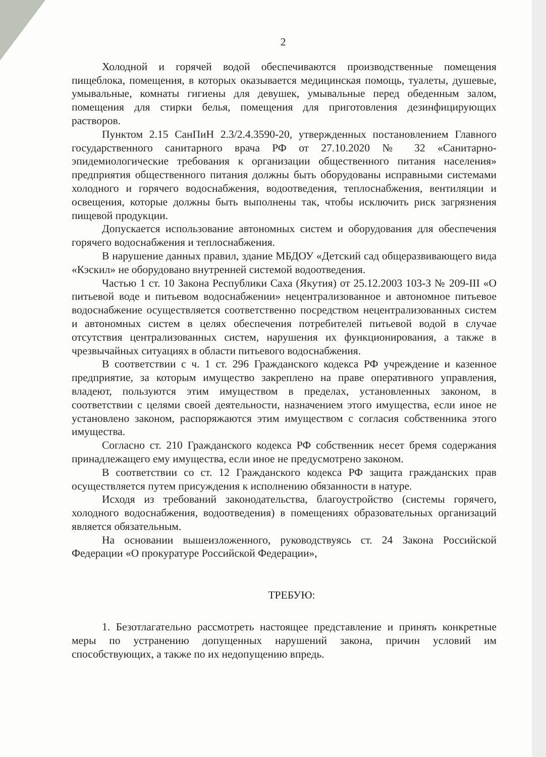2
Холодной и горячей водой обеспечиваются производственные помещения пищеблока, помещения, в которых оказывается медицинская помощь, туалеты, душевые, умывальные, комнаты гигиены для девушек, умывальные перед обеденным залом, помещения для стирки белья, помещения для приготовления дезинфицирующих растворов.
Пунктом 2.15 СанПиН 2.3/2.4.3590-20, утвержденных постановлением Главного государственного санитарного врача РФ от 27.10.2020 № 32 «Санитарно-эпидемиологические требования к организации общественного питания населения» предприятия общественного питания должны быть оборудованы исправными системами холодного и горячего водоснабжения, водоотведения, теплоснабжения, вентиляции и освещения, которые должны быть выполнены так, чтобы исключить риск загрязнения пищевой продукции.
Допускается использование автономных систем и оборудования для обеспечения горячего водоснабжения и теплоснабжения.
В нарушение данных правил, здание МБДОУ «Детский сад общеразвивающего вида «Кэскил» не оборудовано внутренней системой водоотведения.
Частью 1 ст. 10 Закона Республики Саха (Якутия) от 25.12.2003 103-З № 209-III «О питьевой воде и питьевом водоснабжении» нецентрализованное и автономное питьевое водоснабжение осуществляется соответственно посредством нецентрализованных систем и автономных систем в целях обеспечения потребителей питьевой водой в случае отсутствия централизованных систем, нарушения их функционирования, а также в чрезвычайных ситуациях в области питьевого водоснабжения.
В соответствии с ч. 1 ст. 296 Гражданского кодекса РФ учреждение и казенное предприятие, за которым имущество закреплено на праве оперативного управления, владеют, пользуются этим имуществом в пределах, установленных законом, в соответствии с целями своей деятельности, назначением этого имущества, если иное не установлено законом, распоряжаются этим имуществом с согласия собственника этого имущества.
Согласно ст. 210 Гражданского кодекса РФ собственник несет бремя содержания принадлежащего ему имущества, если иное не предусмотрено законом.
В соответствии со ст. 12 Гражданского кодекса РФ защита гражданских прав осуществляется путем присуждения к исполнению обязанности в натуре.
Исходя из требований законодательства, благоустройство (системы горячего, холодного водоснабжения, водоотведения) в помещениях образовательных организаций является обязательным.
На основании вышеизложенного, руководствуясь ст. 24 Закона Российской Федерации «О прокуратуре Российской Федерации»,
ТРЕБУЮ:
1. Безотлагательно рассмотреть настоящее представление и принять конкретные меры по устранению допущенных нарушений закона, причин условий им способствующих, а также по их недопущению впредь.